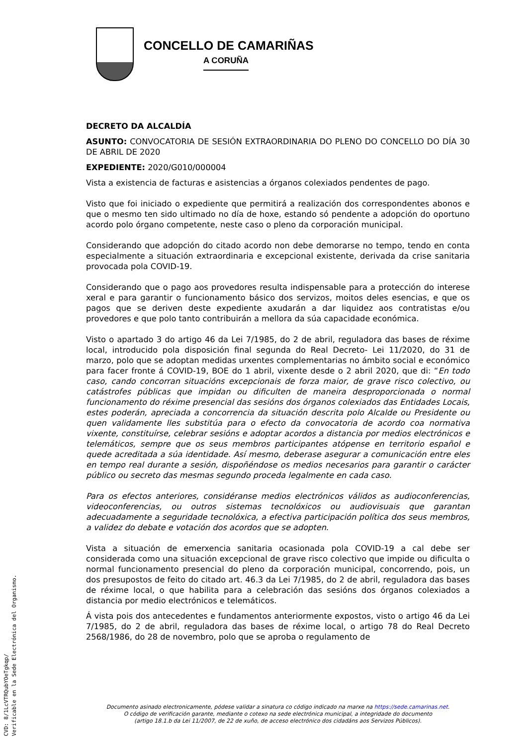CONCELLO DE CAMARIÑAS
A CORUÑA
DECRETO DA ALCALDÍA
ASUNTO: CONVOCATORIA DE SESIÓN EXTRAORDINARIA DO PLENO DO CONCELLO DO DÍA 30 DE ABRIL DE 2020
EXPEDIENTE: 2020/G010/000004
Vista a existencia de facturas e asistencias a órganos colexiados pendentes de pago.
Visto que foi iniciado o expediente que permitirá a realización dos correspondentes abonos e que o mesmo ten sido ultimado no día de hoxe, estando só pendente a adopción do oportuno acordo polo órgano competente, neste caso o pleno da corporación municipal.
Considerando que adopción do citado acordo non debe demorarse no tempo, tendo en conta especialmente a situación extraordinaria e excepcional existente, derivada da crise sanitaria provocada pola COVID-19.
Considerando que o pago aos provedores resulta indispensable para a protección do interese xeral e para garantir o funcionamento básico dos servizos, moitos deles esencias, e que os pagos que se deriven deste expediente axudarán a dar liquidez aos contratistas e/ou provedores e que polo tanto contribuirán a mellora da súa capacidade económica.
Visto o apartado 3 do artigo 46 da Lei 7/1985, do 2 de abril, reguladora das bases de réxime local, introducido pola disposición final segunda do Real Decreto- Lei 11/2020, do 31 de marzo, polo que se adoptan medidas urxentes complementarias no ámbito social e económico para facer fronte á COVID-19, BOE do 1 abril, vixente desde o 2 abril 2020, que di: “En todo caso, cando concorran situacións excepcionais de forza maior, de grave risco colectivo, ou catástrofes públicas que impidan ou dificulten de maneira desproporcionada o normal funcionamento do réxime presencial das sesións dos órganos colexiados das Entidades Locais, estes poderán, apreciada a concorrencia da situación descrita polo Alcalde ou Presidente ou quen validamente lles substitúa para o efecto da convocatoria de acordo coa normativa vixente, constituírse, celebrar sesións e adoptar acordos a distancia por medios electrónicos e telemáticos, sempre que os seus membros participantes atópense en territorio español e quede acreditada a súa identidade. Así mesmo, deberase asegurar a comunicación entre eles en tempo real durante a sesión, dispoñéndose os medios necesarios para garantir o carácter público ou secreto das mesmas segundo proceda legalmente en cada caso.
Para os efectos anteriores, considéranse medios electrónicos válidos as audioconferencias, videoconferencias, ou outros sistemas tecnolóxicos ou audiovisuais que garantan adecuadamente a seguridade tecnolóxica, a efectiva participación política dos seus membros, a validez do debate e votación dos acordos que se adopten.
Vista a situación de emerxencia sanitaria ocasionada pola COVID-19 a cal debe ser considerada como una situación excepcional de grave risco colectivo que impide ou dificulta o normal funcionamento presencial do pleno da corporación municipal, concorrendo, pois, un dos presupostos de feito do citado art. 46.3 da Lei 7/1985, do 2 de abril, reguladora das bases de réxime local, o que habilita para a celebración das sesións dos órganos colexiados a distancia por medio electrónicos e telemáticos.
Á vista pois dos antecedentes e fundamentos anteriormente expostos, visto o artigo 46 da Lei 7/1985, do 2 de abril, reguladora das bases de réxime local, o artigo 78 do Real Decreto 2568/1986, do 28 de novembro, polo que se aproba o regulamento de
Documento asinado electronicamente, pódese validar a sinatura co código indicado na marxe na https://sede.camarinas.net.
O código de verificación garante, mediante o cotexo na sede electrónica municipal, a integridade do documento
(artigo 18.1.b da Lei 11/2007, de 22 de xuño, de acceso electrónico dos cidadáns aos Servizos Públicos).
CVD: 8/1LcVTRQubYOeTgkqp/
Verificable en la Sede Electrónica del Organismo.